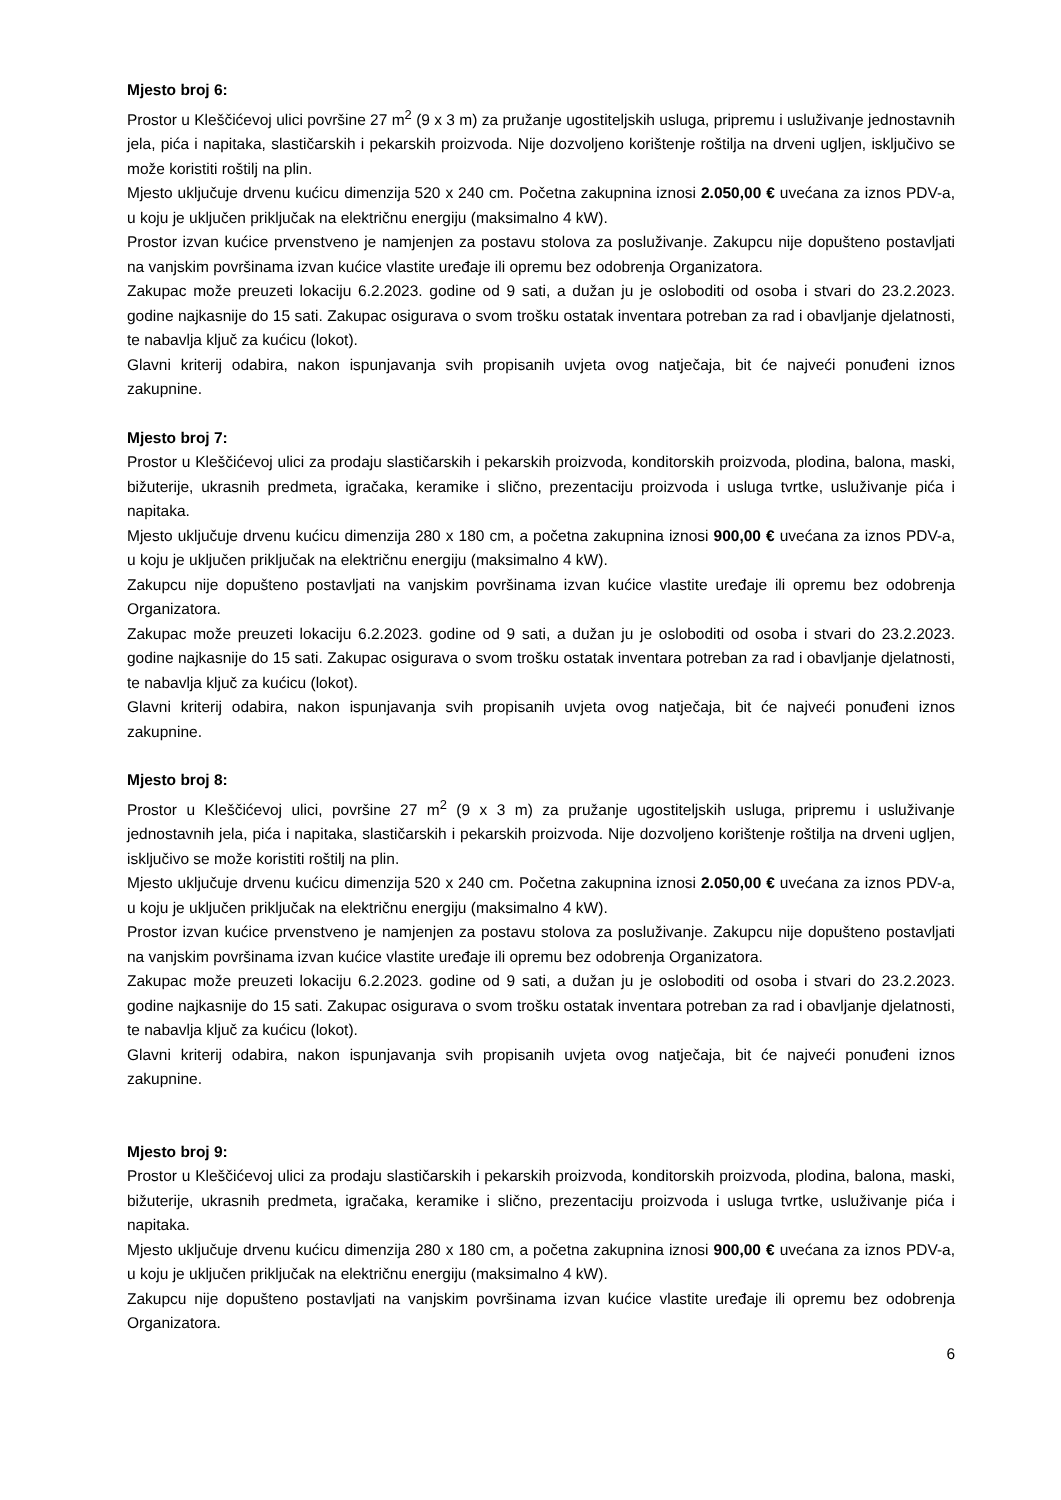Mjesto broj 6:
Prostor u Kleščićevoj ulici površine 27 m<sup>2</sup> (9 x 3 m) za pružanje ugostiteljskih usluga, pripremu i usluživanje jednostavnih jela, pića i napitaka, slastičarskih i pekarskih proizvoda. Nije dozvoljeno korištenje roštilja na drveni ugljen, isključivo se može koristiti roštilj na plin.
Mjesto uključuje drvenu kućicu dimenzija 520 x 240 cm. Početna zakupnina iznosi 2.050,00 € uvećana za iznos PDV-a, u koju je uključen priključak na električnu energiju (maksimalno 4 kW).
Prostor izvan kućice prvenstveno je namjenjen za postavu stolova za posluživanje. Zakupcu nije dopušteno postavljati na vanjskim površinama izvan kućice vlastite uređaje ili opremu bez odobrenja Organizatora.
Zakupac može preuzeti lokaciju 6.2.2023. godine od 9 sati, a dužan ju je osloboditi od osoba i stvari do 23.2.2023. godine najkasnije do 15 sati. Zakupac osigurava o svom trošku ostatak inventara potreban za rad i obavljanje djelatnosti, te nabavlja ključ za kućicu (lokot).
Glavni kriterij odabira, nakon ispunjavanja svih propisanih uvjeta ovog natječaja, bit će najveći ponuđeni iznos zakupnine.
Mjesto broj 7:
Prostor u Kleščićevoj ulici za prodaju slastičarskih i pekarskih proizvoda, konditorskih proizvoda, plodina, balona, maski, bižuterije, ukrasnih predmeta, igračaka, keramike i slično, prezentaciju proizvoda i usluga tvrtke, usluživanje pića i napitaka.
Mjesto uključuje drvenu kućicu dimenzija 280 x 180 cm, a početna zakupnina iznosi 900,00 € uvećana za iznos PDV-a, u koju je uključen priključak na električnu energiju (maksimalno 4 kW).
Zakupcu nije dopušteno postavljati na vanjskim površinama izvan kućice vlastite uređaje ili opremu bez odobrenja Organizatora.
Zakupac može preuzeti lokaciju 6.2.2023. godine od 9 sati, a dužan ju je osloboditi od osoba i stvari do 23.2.2023. godine najkasnije do 15 sati. Zakupac osigurava o svom trošku ostatak inventara potreban za rad i obavljanje djelatnosti, te nabavlja ključ za kućicu (lokot).
Glavni kriterij odabira, nakon ispunjavanja svih propisanih uvjeta ovog natječaja, bit će najveći ponuđeni iznos zakupnine.
Mjesto broj 8:
Prostor u Kleščićevoj ulici, površine 27 m<sup>2</sup> (9 x 3 m) za pružanje ugostiteljskih usluga, pripremu i usluživanje jednostavnih jela, pića i napitaka, slastičarskih i pekarskih proizvoda. Nije dozvoljeno korištenje roštilja na drveni ugljen, isključivo se može koristiti roštilj na plin.
Mjesto uključuje drvenu kućicu dimenzija 520 x 240 cm. Početna zakupnina iznosi 2.050,00 € uvećana za iznos PDV-a, u koju je uključen priključak na električnu energiju (maksimalno 4 kW).
Prostor izvan kućice prvenstveno je namjenjen za postavu stolova za posluživanje. Zakupcu nije dopušteno postavljati na vanjskim površinama izvan kućice vlastite uređaje ili opremu bez odobrenja Organizatora.
Zakupac može preuzeti lokaciju 6.2.2023. godine od 9 sati, a dužan ju je osloboditi od osoba i stvari do 23.2.2023. godine najkasnije do 15 sati. Zakupac osigurava o svom trošku ostatak inventara potreban za rad i obavljanje djelatnosti, te nabavlja ključ za kućicu (lokot).
Glavni kriterij odabira, nakon ispunjavanja svih propisanih uvjeta ovog natječaja, bit će najveći ponuđeni iznos zakupnine.
Mjesto broj 9:
Prostor u Kleščićevoj ulici za prodaju slastičarskih i pekarskih proizvoda, konditorskih proizvoda, plodina, balona, maski, bižuterije, ukrasnih predmeta, igračaka, keramike i slično, prezentaciju proizvoda i usluga tvrtke, usluživanje pića i napitaka.
Mjesto uključuje drvenu kućicu dimenzija 280 x 180 cm, a početna zakupnina iznosi 900,00 € uvećana za iznos PDV-a, u koju je uključen priključak na električnu energiju (maksimalno 4 kW).
Zakupcu nije dopušteno postavljati na vanjskim površinama izvan kućice vlastite uređaje ili opremu bez odobrenja Organizatora.
6